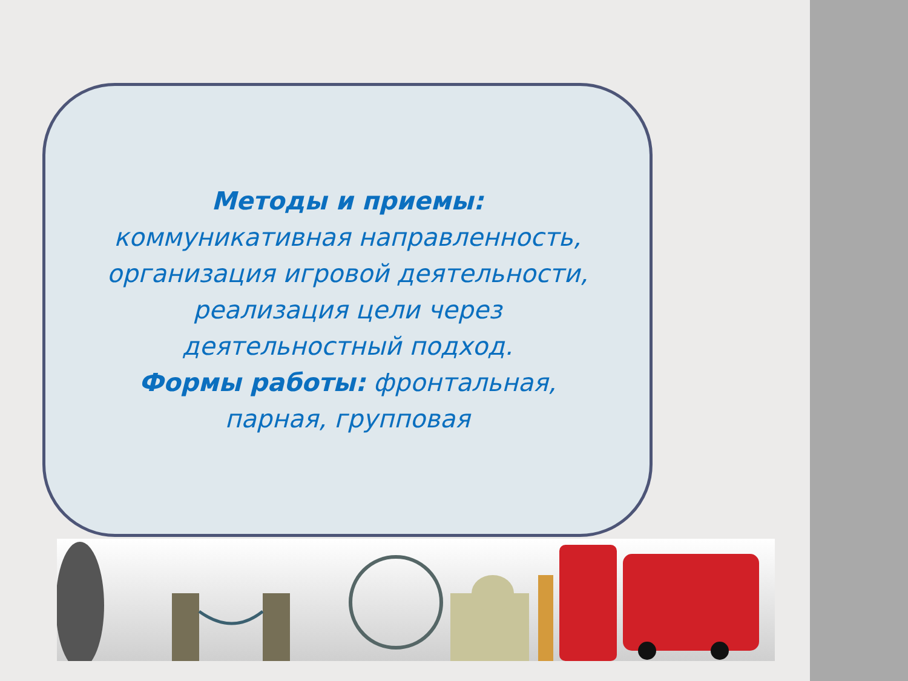Методы и приемы:
коммуникативная направленность,
организация игровой деятельности,
реализация цели через
деятельностный подход.
Формы работы: фронтальная,
парная, групповая